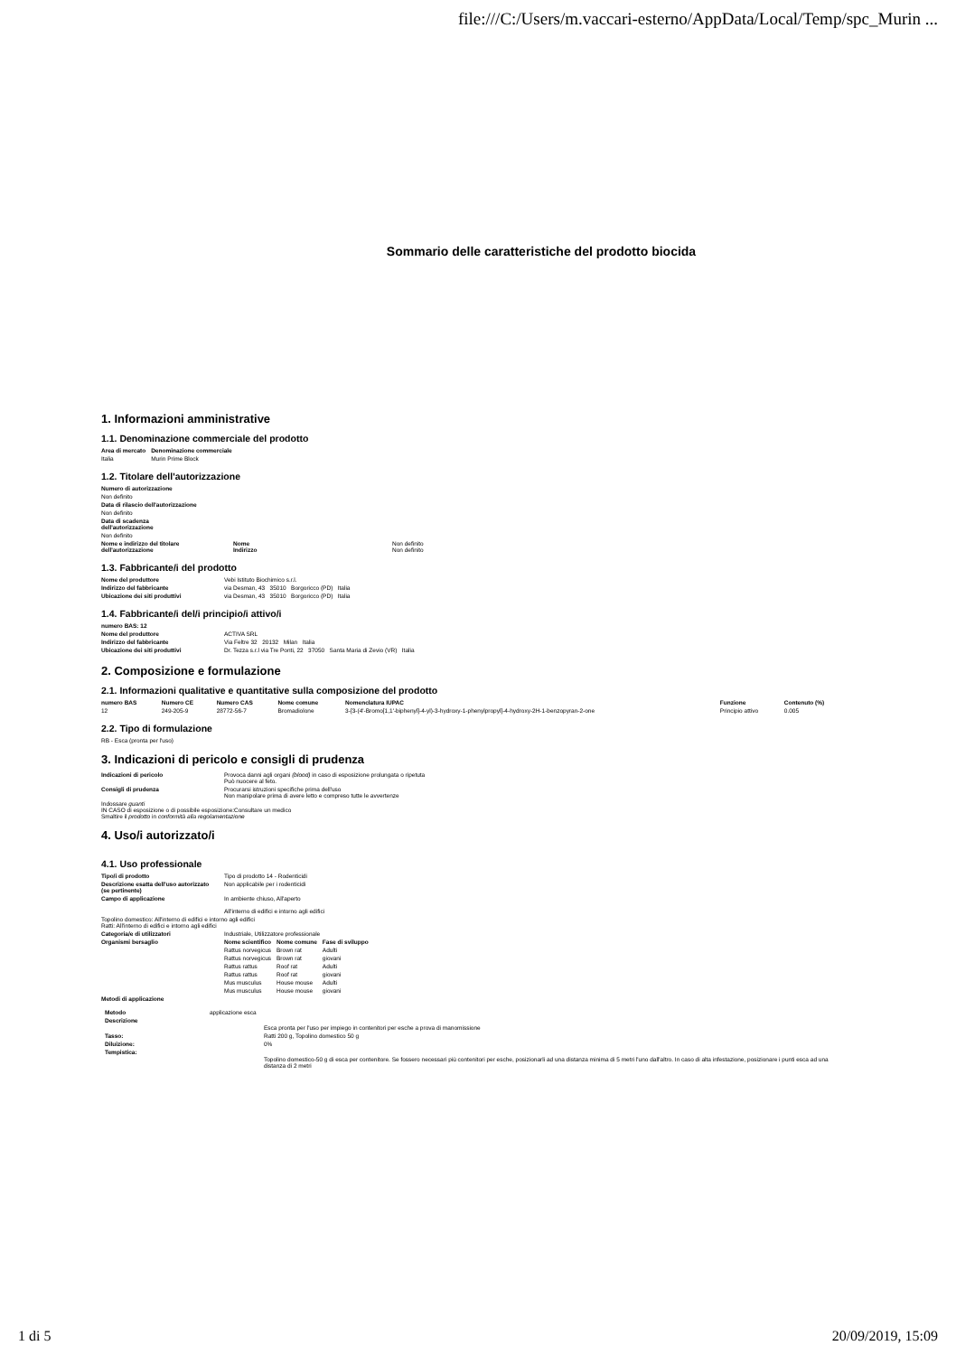file:///C:/Users/m.vaccari-esterno/AppData/Local/Temp/spc_Murin ...
Sommario delle caratteristiche del prodotto biocida
1. Informazioni amministrative
1.1. Denominazione commerciale del prodotto
| Area di mercato | Denominazione commerciale |
| --- | --- |
| Italia | Murin Prime Block |
1.2. Titolare dell'autorizzazione
Numero di autorizzazione
Non definito
Data di rilascio dell'autorizzazione
Non definito
Data di scadenza
dell'autorizzazione
Non definito
| Nome e indirizzo del titolare dell'autorizzazione | Nome Indirizzo | Non definito Non definito |
1.3. Fabbricante/i del prodotto
| Nome del produttore | Vebi Istituto Biochimico s.r.l. |
| Indirizzo del fabbricante | via Desman, 43 35010 Borgoricco (PD) Italia |
| Ubicazione dei siti produttivi | via Desman, 43 35010 Borgoricco (PD) Italia |
1.4. Fabbricante/i del/i principio/i attivo/i
| numero BAS: 12 | |
| --- | --- |
| Nome del produttore | ACTIVA SRL |
| Indirizzo del fabbricante | Via Feltre 32 20132 Milan Italia |
| Ubicazione dei siti produttivi | Dr. Tezza s.r.l via Tre Ponti, 22 37050 Santa Maria di Zevio (VR) Italia |
2. Composizione e formulazione
2.1. Informazioni qualitative e quantitative sulla composizione del prodotto
| numero BAS | Numero CE | Numero CAS | Nome comune | Nomenclatura IUPAC | Funzione | Contenuto (%) |
| --- | --- | --- | --- | --- | --- | --- |
| 12 | 249-205-9 | 28772-56-7 | Bromadiolone | 3-[3-(4'-Bromo[1,1'-biphenyl]-4-yl)-3-hydroxy-1-phenylpropyl]-4-hydroxy-2H-1-benzopyran-2-one | Principio attivo | 0.005 |
2.2. Tipo di formulazione
RB - Esca (pronta per l'uso)
3. Indicazioni di pericolo e consigli di prudenza
| Indicazioni di pericolo | Provoca danni agli organi (blood) in caso di esposizione prolungata o ripetuta Può nuocere al feto. |
| Consigli di prudenza | Procurarsi istruzioni specifiche prima dell'uso Non manipolare prima di avere letto e compreso tutte le avvertenze |
Indossare guanti
IN CASO di esposizione o di possibile esposizione:Consultare un medico
Smaltire il prodotto in conformità alla regolamentazione
4. Uso/i autorizzato/i
4.1. Uso professionale
| Tipo/i di prodotto | Tipo di prodotto 14 - Rodenticidi |
| Descrizione esatta dell'uso autorizzato (se pertinente) | Non applicabile per i rodenticidi |
| Campo di applicazione | In ambiente chiuso, All'aperto All'interno di edifici e intorno agli edifici |
Topolino domestico: All'interno di edifici e intorno agli edifici
Ratti: All'interno di edifici e intorno agli edifici
| Categoria/e di utilizzatori | Industriale, Utilizzatore professionale | | |
| Organismi bersaglio | Nome scientifico | Nome comune | Fase di sviluppo |
| | Rattus norvegicus | Brown rat | Adulti |
| | Rattus norvegicus | Brown rat | giovani |
| | Rattus rattus | Roof rat | Adulti |
| | Rattus rattus | Roof rat | giovani |
| | Mus musculus | House mouse | Adulti |
| | Mus musculus | House mouse | giovani |
Metodi di applicazione
| Metodo | applicazione esca |
| Descrizione | Esca pronta per l'uso per impiego in contenitori per esche a prova di manomissione |
| Tasso: | Ratti 200 g, Topolino domestico 50 g |
| Diluizione: | 0% |
| Tempistica: | Topolino domestico-50 g di esca per contenitore. Se fossero necessari più contenitori per esche, posizionarli ad una distanza minima di 5 metri l'uno dall'altro. In caso di alta infestazione, posizionare i punti esca ad una distanza di 2 metri |
1 di 5 20/09/2019, 15:09